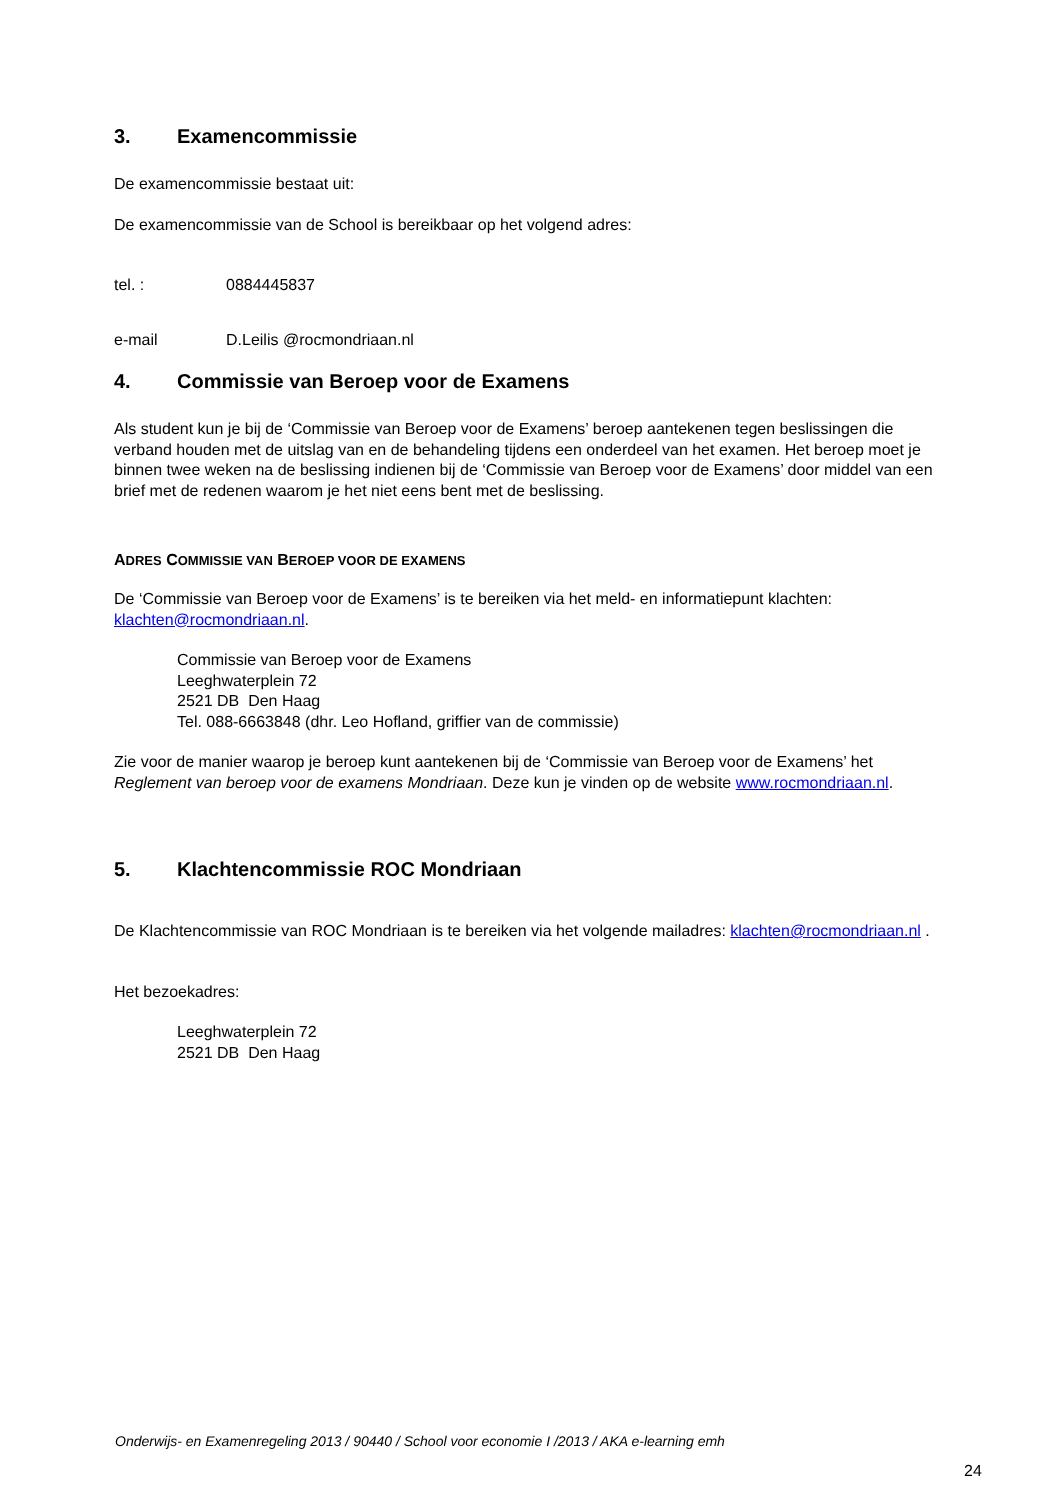3. Examencommissie
De examencommissie bestaat uit:
De examencommissie van de School is bereikbaar op het volgend adres:
tel. : 0884445837
e-mail D.Leilis @rocmondriaan.nl
4. Commissie van Beroep voor de Examens
Als student kun je bij de ‘Commissie van Beroep voor de Examens’ beroep aantekenen tegen beslissingen die verband houden met de uitslag van en de behandeling tijdens een onderdeel van het examen. Het beroep moet je binnen twee weken na de beslissing indienen bij de ‘Commissie van Beroep voor de Examens’ door middel van een brief met de redenen waarom je het niet eens bent met de beslissing.
ADRES COMMISSIE VAN BEROEP VOOR DE EXAMENS
De ‘Commissie van Beroep voor de Examens’ is te bereiken via het meld- en informatiepunt klachten: klachten@rocmondriaan.nl.
Commissie van Beroep voor de Examens
Leeghwaterplein 72
2521 DB Den Haag
Tel. 088-6663848 (dhr. Leo Hofland, griffier van de commissie)
Zie voor de manier waarop je beroep kunt aantekenen bij de ‘Commissie van Beroep voor de Examens’ het Reglement van beroep voor de examens Mondriaan. Deze kun je vinden op de website www.rocmondriaan.nl.
5. Klachtencommissie ROC Mondriaan
De Klachtencommissie van ROC Mondriaan is te bereiken via het volgende mailadres: klachten@rocmondriaan.nl .
Het bezoekadres:
Leeghwaterplein 72
2521 DB Den Haag
Onderwijs- en Examenregeling 2013 / 90440 / School voor economie I /2013 / AKA e-learning emh
24